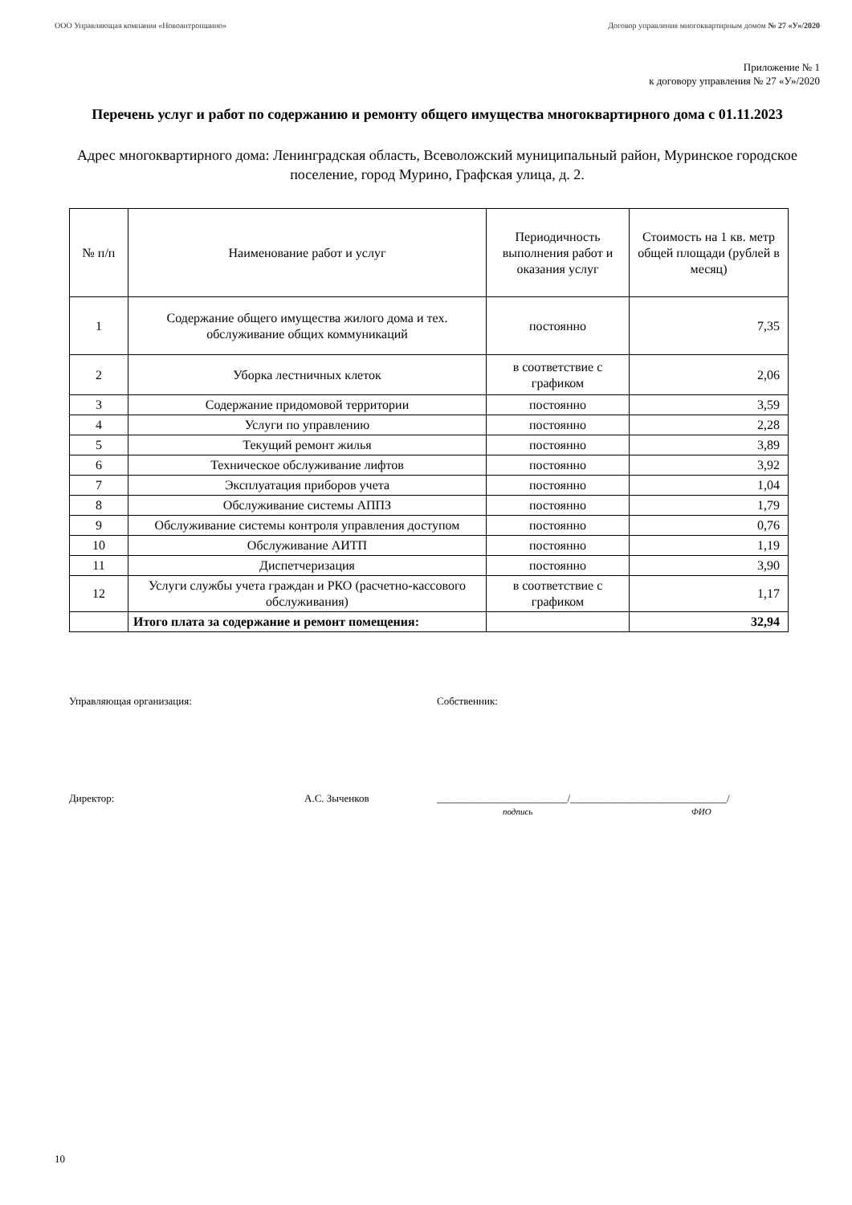ООО Управляющая компания «Новоантропшино» Договор управления многоквартирным домом № 27 «У»/2020
Приложение № 1
к договору управления № 27 «У»/2020
Перечень услуг и работ по содержанию и ремонту общего имущества многоквартирного дома с 01.11.2023
Адрес многоквартирного дома: Ленинградская область, Всеволожский муниципальный район, Муринское городское поселение, город Мурино, Графская улица, д. 2.
| № п/п | Наименование работ и услуг | Периодичность выполнения работ и оказания услуг | Стоимость на 1 кв. метр общей площади (рублей в месяц) |
| --- | --- | --- | --- |
| 1 | Содержание общего имущества жилого дома и тех. обслуживание общих коммуникаций | постоянно | 7,35 |
| 2 | Уборка лестничных клеток | в соответствие с графиком | 2,06 |
| 3 | Содержание придомовой территории | постоянно | 3,59 |
| 4 | Услуги по управлению | постоянно | 2,28 |
| 5 | Текущий ремонт жилья | постоянно | 3,89 |
| 6 | Техническое обслуживание лифтов | постоянно | 3,92 |
| 7 | Эксплуатация приборов учета | постоянно | 1,04 |
| 8 | Обслуживание системы АППЗ | постоянно | 1,79 |
| 9 | Обслуживание системы контроля управления доступом | постоянно | 0,76 |
| 10 | Обслуживание АИТП | постоянно | 1,19 |
| 11 | Диспетчеризация | постоянно | 3,90 |
| 12 | Услуги службы учета граждан и РКО (расчетно-кассового обслуживания) | в соответствие с графиком | 1,17 |
| | Итого плата за содержание и ремонт помещения: | | 32,94 |
Управляющая организация: Собственник:
Директор: А.С. Зыченков _________________________/______________________________/
подпись ФИО
10